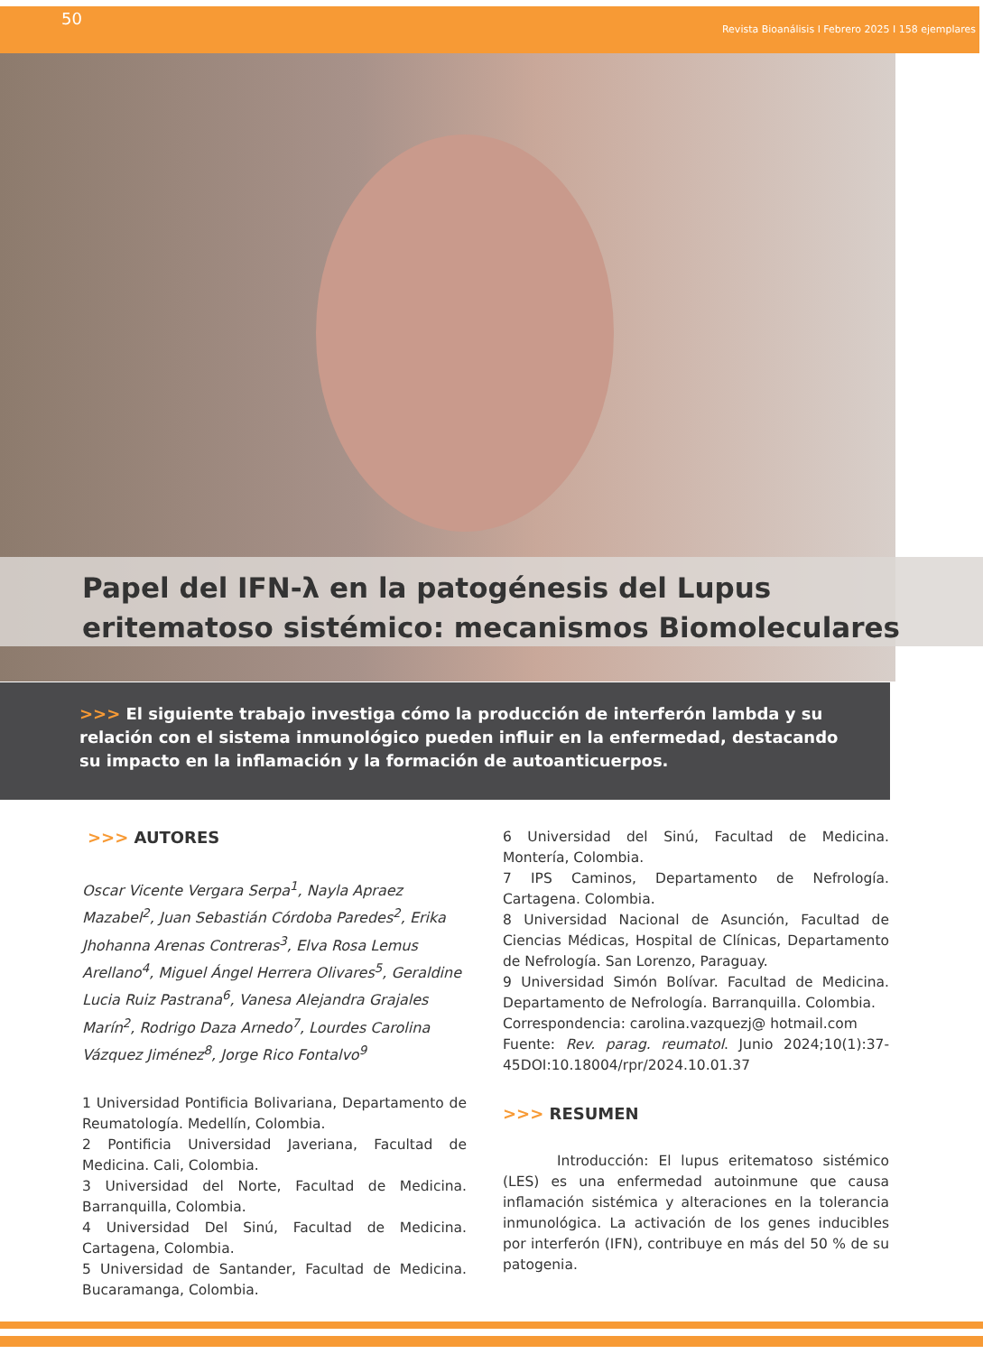50 Revista Bioanálisis I Febrero 2025 I 158 ejemplares
Papel del IFN-λ en la patogénesis del Lupus
eritematoso sistémico: mecanismos Biomoleculares
>>> El siguiente trabajo investiga cómo la producción de interferón lambda y su relación con el sistema inmunológico pueden influir en la enfermedad, destacando su impacto en la inflamación y la formación de autoanticuerpos.
>>> AUTORES
Oscar Vicente Vergara Serpa<sup>1</sup>, Nayla Apraez Mazabel<sup>2</sup>, Juan Sebastián Córdoba Paredes<sup>2</sup>, Erika Jhohanna Arenas Contreras<sup>3</sup>, Elva Rosa Lemus Arellano<sup>4</sup>, Miguel Ángel Herrera Olivares<sup>5</sup>, Geraldine Lucia Ruiz Pastrana<sup>6</sup>, Vanesa Alejandra Grajales Marín<sup>2</sup>, Rodrigo Daza Arnedo<sup>7</sup>, Lourdes Carolina Vázquez Jiménez<sup>8</sup>, Jorge Rico Fontalvo<sup>9</sup>
1 Universidad Pontificia Bolivariana, Departamento de Reumatología. Medellín, Colombia.
2 Pontificia Universidad Javeriana, Facultad de Medicina. Cali, Colombia.
3 Universidad del Norte, Facultad de Medicina. Barranquilla, Colombia.
4 Universidad Del Sinú, Facultad de Medicina. Cartagena, Colombia.
5 Universidad de Santander, Facultad de Medicina. Bucaramanga, Colombia.
6 Universidad del Sinú, Facultad de Medicina. Montería, Colombia.
7 IPS Caminos, Departamento de Nefrología. Cartagena. Colombia.
8 Universidad Nacional de Asunción, Facultad de Ciencias Médicas, Hospital de Clínicas, Departamento de Nefrología. San Lorenzo, Paraguay.
9 Universidad Simón Bolívar. Facultad de Medicina. Departamento de Nefrología. Barranquilla. Colombia.
Correspondencia: carolina.vazquezj@ hotmail.com
Fuente: Rev. parag. reumatol. Junio 2024;10(1):37-45DOI:10.18004/rpr/2024.10.01.37
>>> RESUMEN
Introducción: El lupus eritematoso sistémico (LES) es una enfermedad autoinmune que causa inflamación sistémica y alteraciones en la tolerancia inmunológica. La activación de los genes inducibles por interferón (IFN), contribuye en más del 50 % de su patogenia.